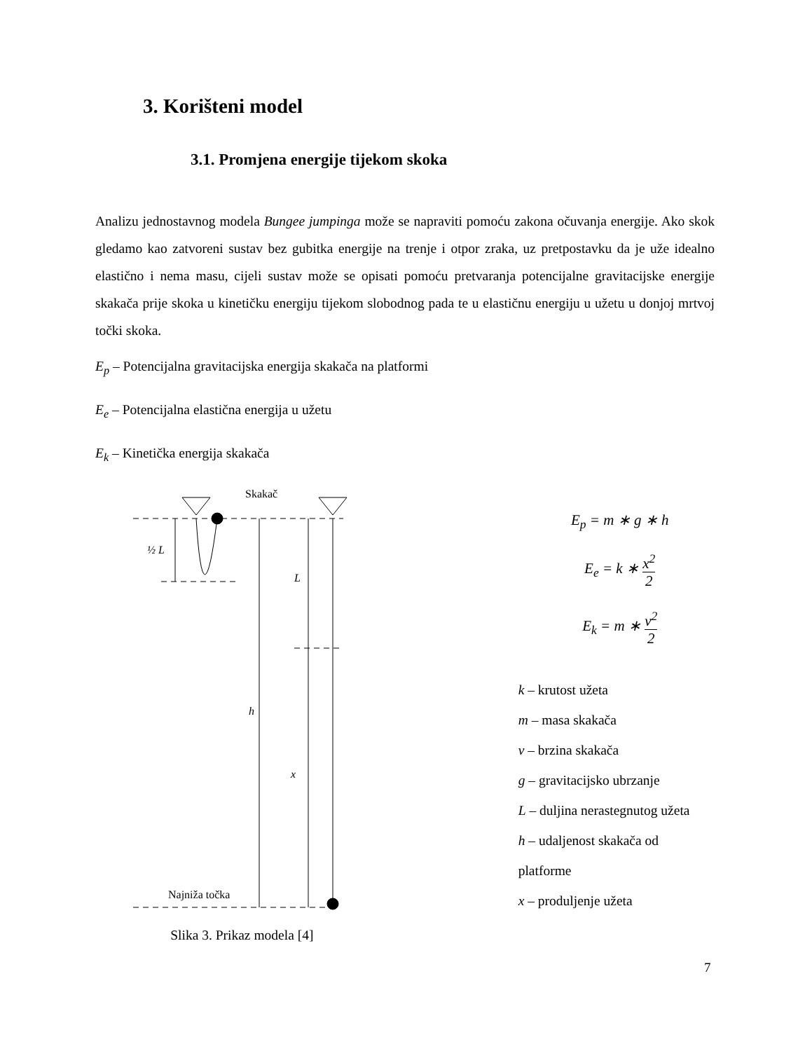3. Korišteni model
3.1. Promjena energije tijekom skoka
Analizu jednostavnog modela Bungee jumpinga može se napraviti pomoću zakona očuvanja energije. Ako skok gledamo kao zatvoreni sustav bez gubitka energije na trenje i otpor zraka, uz pretpostavku da je uže idealno elastično i nema masu, cijeli sustav može se opisati pomoću pretvaranja potencijalne gravitacijske energije skakača prije skoka u kinetičku energiju tijekom slobodnog pada te u elastičnu energiju u užetu u donjoj mrtvoj točki skoka.
E<sub>p</sub> – Potencijalna gravitacijska energija skakača na platformi
E<sub>e</sub> – Potencijalna elastična energija u užetu
E<sub>k</sub> – Kinetička energija skakača
Skakač
½ L
L
h
x
Najniža točka
Slika 3. Prikaz modela [4]
E<sub>p</sub> = m ∗ g ∗ h
E<sub>e</sub> = k ∗ x<sup>2</sup> 2
E<sub>k</sub> = m ∗ v<sup>2</sup> 2
k – krutost užeta
m – masa skakača
v – brzina skakača
g – gravitacijsko ubrzanje
L – duljina nerastegnutog užeta
h – udaljenost skakača od platforme
x – produljenje užeta
7